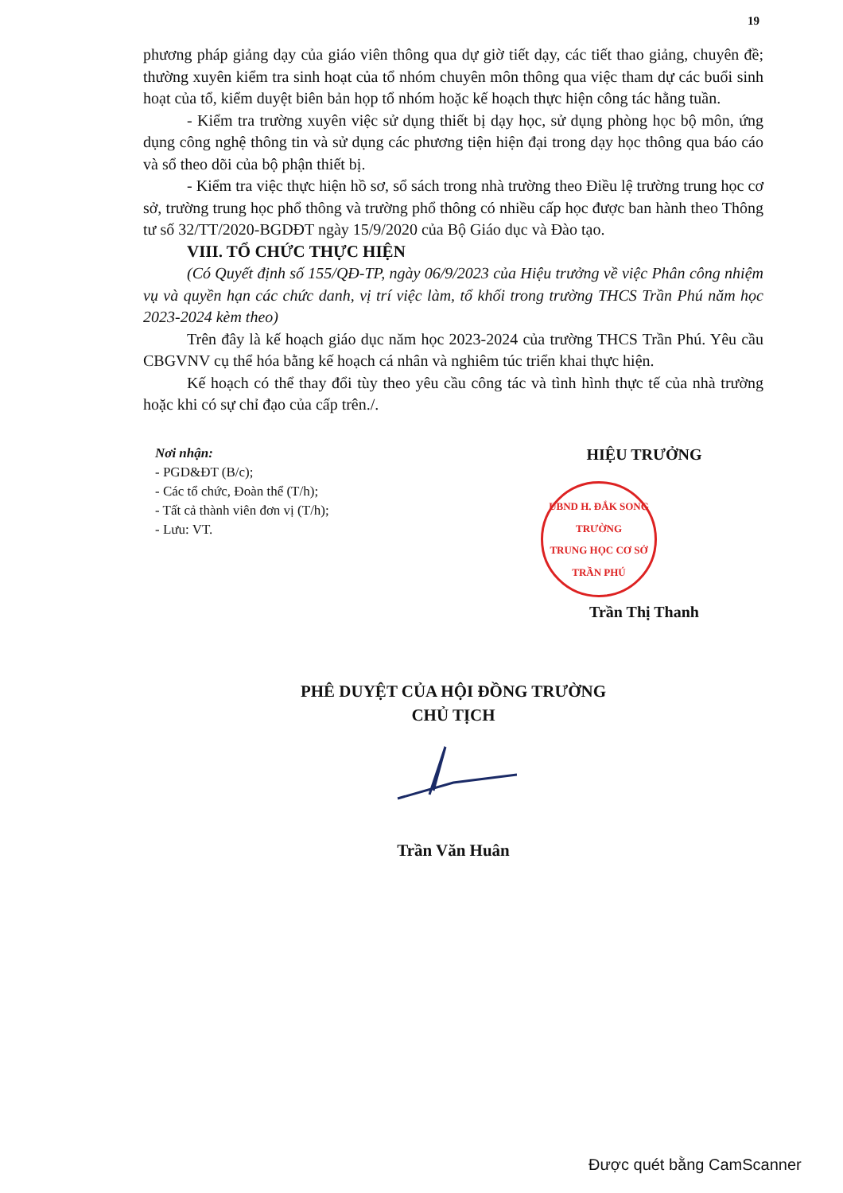19
phương pháp giảng dạy của giáo viên thông qua dự giờ tiết dạy, các tiết thao giảng, chuyên đề; thường xuyên kiểm tra sinh hoạt của tổ nhóm chuyên môn thông qua việc tham dự các buổi sinh hoạt của tổ, kiểm duyệt biên bản họp tổ nhóm hoặc kế hoạch thực hiện công tác hằng tuần.
- Kiểm tra trường xuyên việc sử dụng thiết bị dạy học, sử dụng phòng học bộ môn, ứng dụng công nghệ thông tin và sử dụng các phương tiện hiện đại trong dạy học thông qua báo cáo và sổ theo dõi của bộ phận thiết bị.
- Kiểm tra việc thực hiện hồ sơ, sổ sách trong nhà trường theo Điều lệ trường trung học cơ sở, trường trung học phổ thông và trường phổ thông có nhiều cấp học được ban hành theo Thông tư số 32/TT/2020-BGDĐT ngày 15/9/2020 của Bộ Giáo dục và Đào tạo.
VIII. TỔ CHỨC THỰC HIỆN
(Có Quyết định số 155/QĐ-TP, ngày 06/9/2023 của Hiệu trưởng về việc Phân công nhiệm vụ và quyền hạn các chức danh, vị trí việc làm, tổ khối trong trường THCS Trần Phú năm học 2023-2024 kèm theo)
Trên đây là kế hoạch giáo dục năm học 2023-2024 của trường THCS Trần Phú. Yêu cầu CBGVNV cụ thể hóa bằng kế hoạch cá nhân và nghiêm túc triển khai thực hiện.
Kế hoạch có thể thay đổi tùy theo yêu cầu công tác và tình hình thực tế của nhà trường hoặc khi có sự chỉ đạo của cấp trên./.
Nơi nhận:
- PGD&ĐT (B/c);
- Các tổ chức, Đoàn thể (T/h);
- Tất cả thành viên đơn vị (T/h);
- Lưu: VT.
HIỆU TRƯỞNG
UBND H. ĐẮK SONG
TRƯỜNG
TRUNG HỌC CƠ SỞ
TRẦN PHÚ
Trần Thị Thanh
PHÊ DUYỆT CỦA HỘI ĐỒNG TRƯỜNG
CHỦ TỊCH Trần Văn Huân
Được quét bằng CamScanner